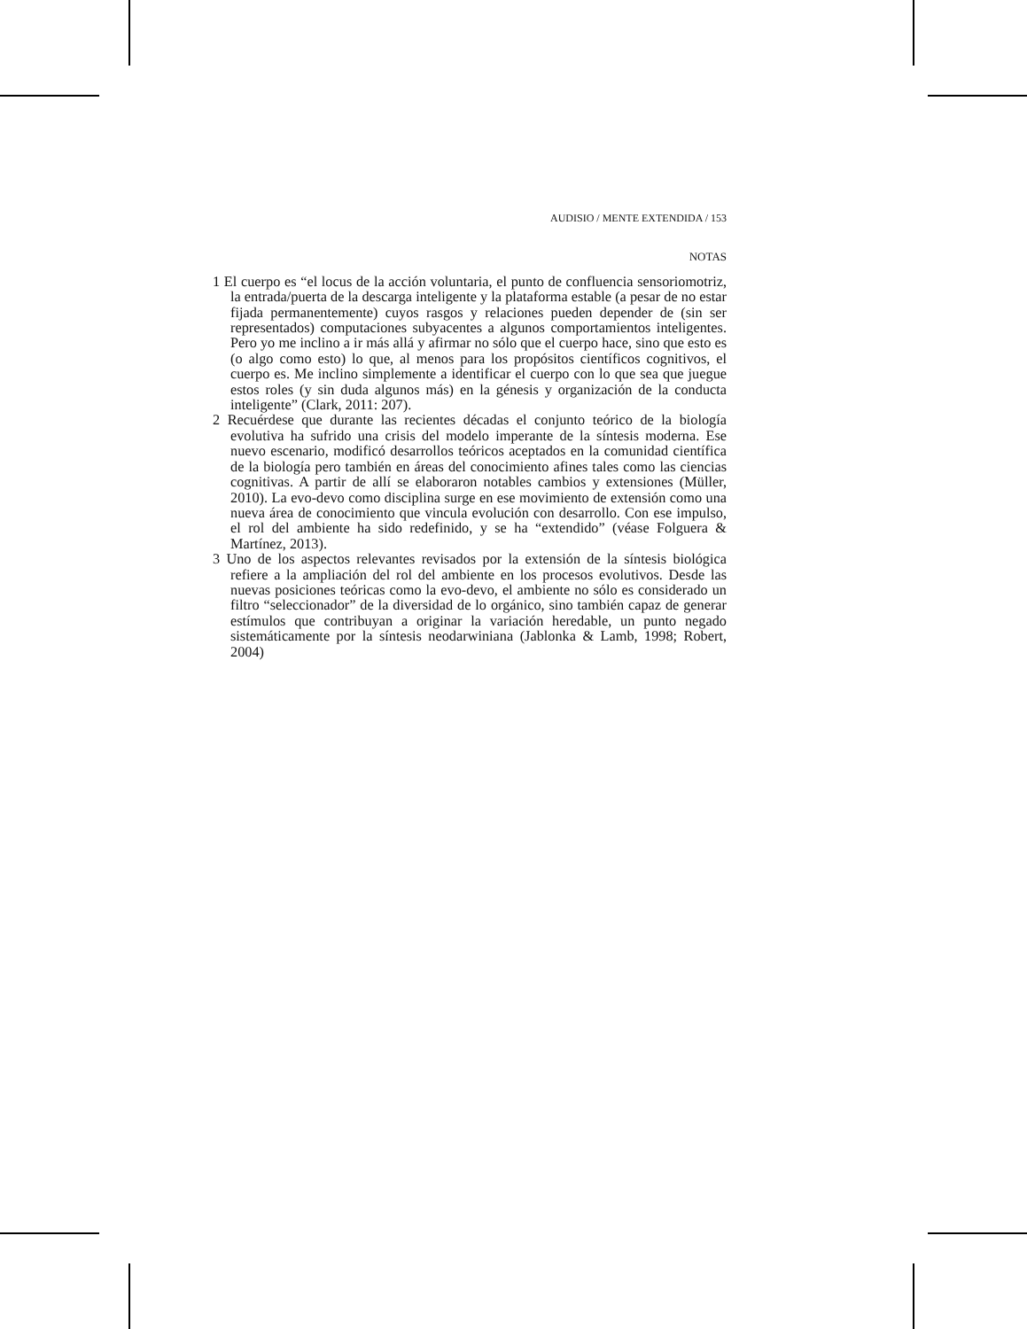AUDISIO / MENTE EXTENDIDA / 153
NOTAS
1 El cuerpo es “el locus de la acción voluntaria, el punto de confluencia sensoriomotriz, la entrada/puerta de la descarga inteligente y la plataforma estable (a pesar de no estar fijada permanentemente) cuyos rasgos y relaciones pueden depender de (sin ser representados) computaciones subyacentes a algunos comportamientos inteligentes. Pero yo me inclino a ir más allá y afirmar no sólo que el cuerpo hace, sino que esto es (o algo como esto) lo que, al menos para los propósitos científicos cognitivos, el cuerpo es. Me inclino simplemente a identificar el cuerpo con lo que sea que juegue estos roles (y sin duda algunos más) en la génesis y organización de la conducta inteligente” (Clark, 2011: 207).
2 Recuérdese que durante las recientes décadas el conjunto teórico de la biología evolutiva ha sufrido una crisis del modelo imperante de la síntesis moderna. Ese nuevo escenario, modificó desarrollos teóricos aceptados en la comunidad científica de la biología pero también en áreas del conocimiento afines tales como las ciencias cognitivas. A partir de allí se elaboraron notables cambios y extensiones (Müller, 2010). La evo-devo como disciplina surge en ese movimiento de extensión como una nueva área de conocimiento que vincula evolución con desarrollo. Con ese impulso, el rol del ambiente ha sido redefinido, y se ha “extendido” (véase Folguera & Martínez, 2013).
3 Uno de los aspectos relevantes revisados por la extensión de la síntesis biológica refiere a la ampliación del rol del ambiente en los procesos evolutivos. Desde las nuevas posiciones teóricas como la evo-devo, el ambiente no sólo es considerado un filtro “seleccionador” de la diversidad de lo orgánico, sino también capaz de generar estímulos que contribuyan a originar la variación heredable, un punto negado sistemáticamente por la síntesis neodarwiniana (Jablonka & Lamb, 1998; Robert, 2004)